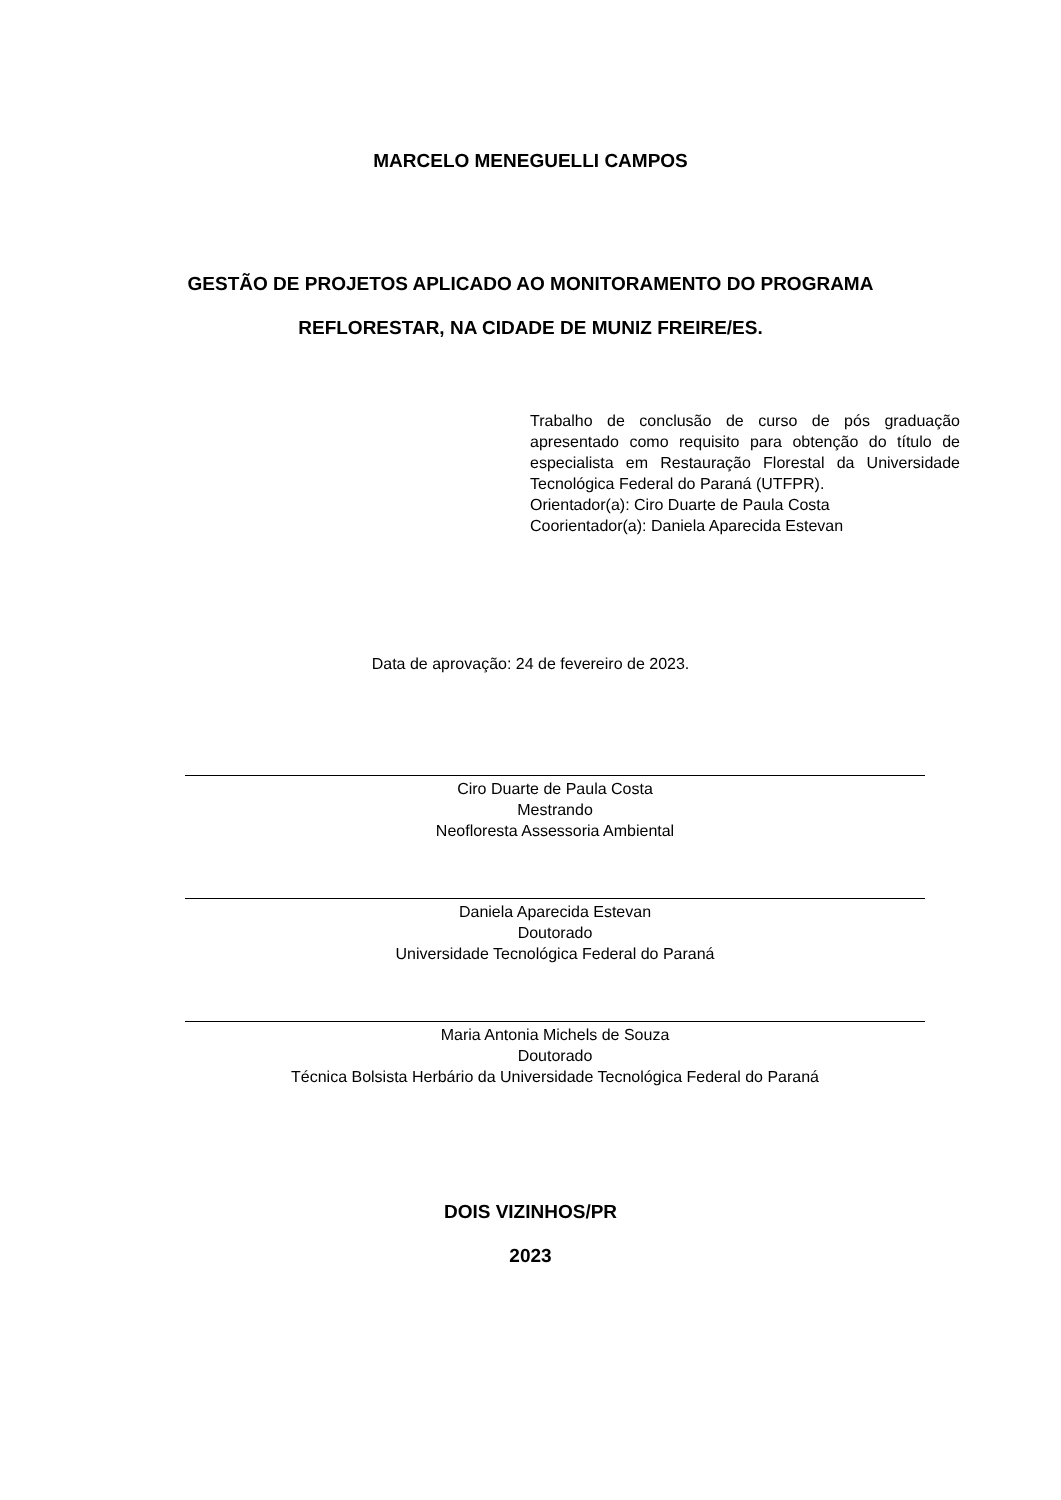MARCELO MENEGUELLI CAMPOS
GESTÃO DE PROJETOS APLICADO AO MONITORAMENTO DO PROGRAMA
REFLORESTAR, NA CIDADE DE MUNIZ FREIRE/ES.
Trabalho de conclusão de curso de pós graduação apresentado como requisito para obtenção do título de especialista em Restauração Florestal da Universidade Tecnológica Federal do Paraná (UTFPR).
Orientador(a): Ciro Duarte de Paula Costa
Coorientador(a): Daniela Aparecida Estevan
Data de aprovação: 24 de fevereiro de 2023.
Ciro Duarte de Paula Costa
Mestrando
Neofloresta Assessoria Ambiental
Daniela Aparecida Estevan
Doutorado
Universidade Tecnológica Federal do Paraná
Maria Antonia Michels de Souza
Doutorado
Técnica Bolsista Herbário da Universidade Tecnológica Federal do Paraná
DOIS VIZINHOS/PR
2023